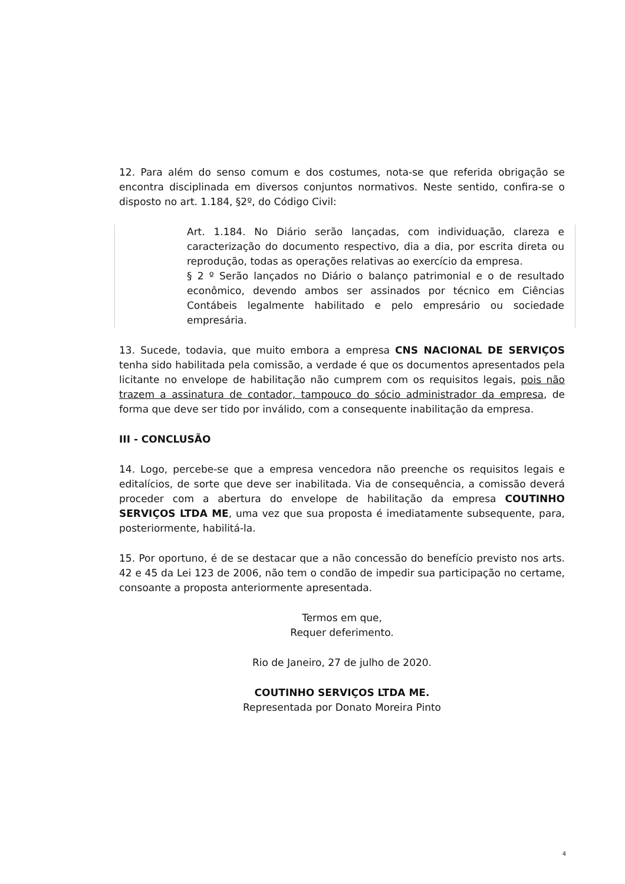12. Para além do senso comum e dos costumes, nota-se que referida obrigação se encontra disciplinada em diversos conjuntos normativos. Neste sentido, confira-se o disposto no art. 1.184, §2º, do Código Civil:
Art. 1.184. No Diário serão lançadas, com individuação, clareza e caracterização do documento respectivo, dia a dia, por escrita direta ou reprodução, todas as operações relativas ao exercício da empresa.
§ 2 º Serão lançados no Diário o balanço patrimonial e o de resultado econômico, devendo ambos ser assinados por técnico em Ciências Contábeis legalmente habilitado e pelo empresário ou sociedade empresária.
13. Sucede, todavia, que muito embora a empresa CNS NACIONAL DE SERVIÇOS tenha sido habilitada pela comissão, a verdade é que os documentos apresentados pela licitante no envelope de habilitação não cumprem com os requisitos legais, pois não trazem a assinatura de contador, tampouco do sócio administrador da empresa, de forma que deve ser tido por inválido, com a consequente inabilitação da empresa.
III - CONCLUSÃO
14. Logo, percebe-se que a empresa vencedora não preenche os requisitos legais e editalícios, de sorte que deve ser inabilitada. Via de consequência, a comissão deverá proceder com a abertura do envelope de habilitação da empresa COUTINHO SERVIÇOS LTDA ME, uma vez que sua proposta é imediatamente subsequente, para, posteriormente, habilitá-la.
15. Por oportuno, é de se destacar que a não concessão do benefício previsto nos arts. 42 e 45 da Lei 123 de 2006, não tem o condão de impedir sua participação no certame, consoante a proposta anteriormente apresentada.
Termos em que,
Requer deferimento.
Rio de Janeiro, 27 de julho de 2020.
COUTINHO SERVIÇOS LTDA ME.
Representada por Donato Moreira Pinto
4